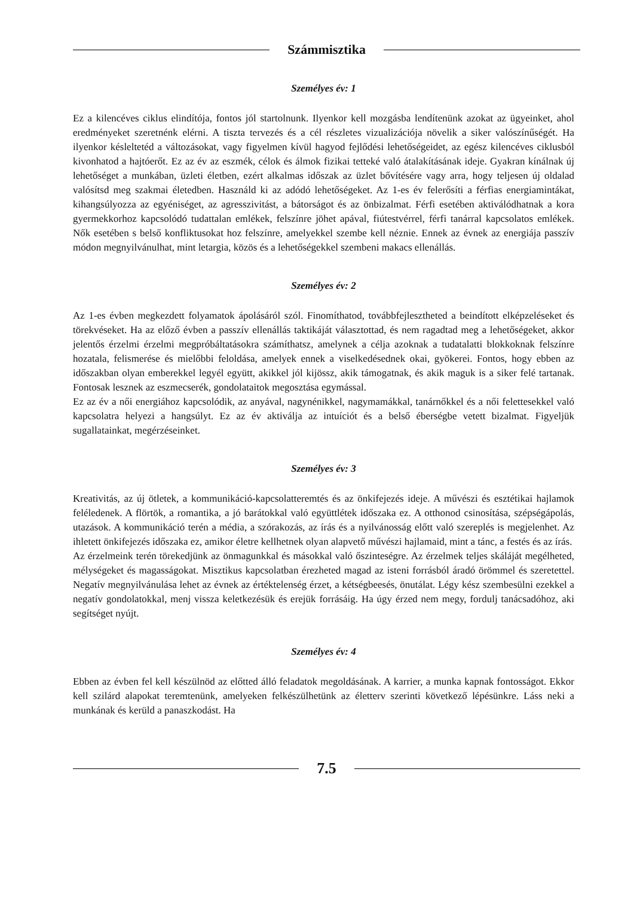Számmisztika
Személyes év: 1
Ez a kilencéves ciklus elindítója, fontos jól startolnunk. Ilyenkor kell mozgásba lendítenünk azokat az ügyeinket, ahol eredményeket szeretnénk elérni. A tiszta tervezés és a cél részletes vizualizációja növelik a siker valószínűségét. Ha ilyenkor késleltetéd a változásokat, vagy figyelmen kívül hagyod fejlődési lehetőségeidet, az egész kilencéves ciklusból kivonhatod a hajtóerőt. Ez az év az eszmék, célok és álmok fizikai tetteké való átalakításának ideje. Gyakran kínálnak új lehetőséget a munkában, üzleti életben, ezért alkalmas időszak az üzlet bővítésére vagy arra, hogy teljesen új oldalad valósítsd meg szakmai életedben. Használd ki az adódó lehetőségeket. Az 1-es év felerősíti a férfias energiamintákat, kihangsúlyozza az egyéniséget, az agresszivitást, a bátorságot és az önbizalmat. Férfi esetében aktiválódhatnak a kora gyermekkorhoz kapcsolódó tudattalan emlékek, felszínre jöhet apával, fiútestvérrel, férfi tanárral kapcsolatos emlékek. Nők esetében s belső konfliktusokat hoz felszínre, amelyekkel szembe kell néznie. Ennek az évnek az energiája passzív módon megnyilvánulhat, mint letargia, közös és a lehetőségekkel szembeni makacs ellenállás.
Személyes év: 2
Az 1-es évben megkezdett folyamatok ápolásáról szól. Finomíthatod, továbbfejlesztheted a beindított elképzeléseket és törekvéseket. Ha az előző évben a passzív ellenállás taktikáját választottad, és nem ragadtad meg a lehetőségeket, akkor jelentős érzelmi érzelmi megpróbáltatásokra számíthatsz, amelynek a célja azoknak a tudatalatti blokkoknak felszínre hozatala, felismerése és mielőbbi feloldása, amelyek ennek a viselkedésednek okai, gyökerei. Fontos, hogy ebben az időszakban olyan emberekkel legyél együtt, akikkel jól kijössz, akik támogatnak, és akik maguk is a siker felé tartanak. Fontosak lesznek az eszmecserék, gondolataitok megosztása egymással.
Ez az év a női energiához kapcsolódik, az anyával, nagynénikkel, nagymamákkal, tanárnőkkel és a női felettesekkel való kapcsolatra helyezi a hangsúlyt. Ez az év aktiválja az intuíciót és a belső éberségbe vetett bizalmat. Figyeljük sugallatainkat, megérzéseinket.
Személyes év: 3
Kreativitás, az új ötletek, a kommunikáció-kapcsolatteremtés és az önkifejezés ideje. A művészi és esztétikai hajlamok feléledenek. A flörtök, a romantika, a jó barátokkal való együttlétek időszaka ez. A otthonod csinosítása, szépségápolás, utazások. A kommunikáció terén a média, a szórakozás, az írás és a nyilvánosság előtt való szereplés is megjelenhet. Az ihletett önkifejezés időszaka ez, amikor életre kellhetnek olyan alapvető művészi hajlamaid, mint a tánc, a festés és az írás.
Az érzelmeink terén törekedjünk az önmagunkkal és másokkal való őszinteségre. Az érzelmek teljes skáláját megélheted, mélységeket és magasságokat. Misztikus kapcsolatban érezheted magad az isteni forrásból áradó örömmel és szeretettel. Negatív megnyilvánulása lehet az évnek az értéktelenség érzet, a kétségbeesés, önutálat. Légy kész szembesülni ezekkel a negatív gondolatokkal, menj vissza keletkezésük és erejük forrásáig. Ha úgy érzed nem megy, fordulj tanácsadóhoz, aki segítséget nyújt.
Személyes év: 4
Ebben az évben fel kell készülnöd az előtted álló feladatok megoldásának. A karrier, a munka kapnak fontosságot. Ekkor kell szilárd alapokat teremtenünk, amelyeken felkészülhetünk az életterv szerinti következő lépésünkre. Láss neki a munkának és kerüld a panaszkodást. Ha
7.5